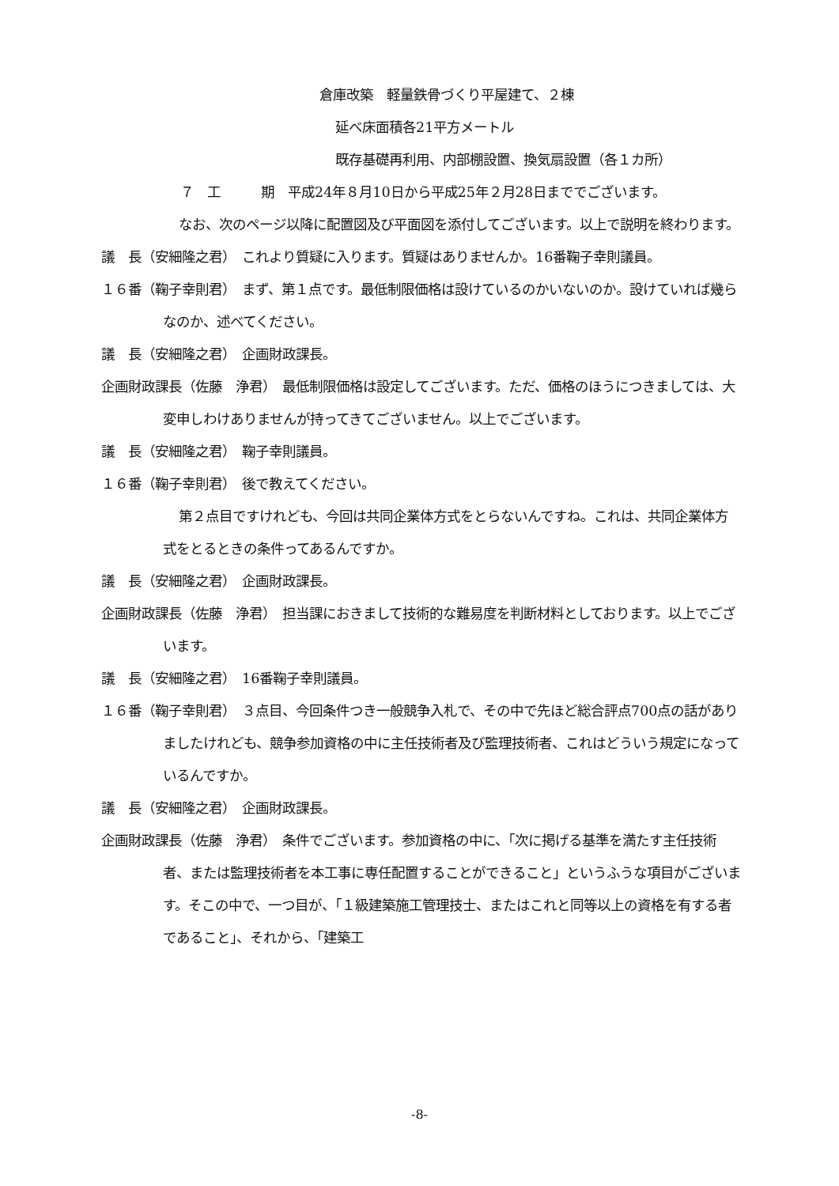倉庫改築　軽量鉄骨づくり平屋建て、２棟
延べ床面積各21平方メートル
既存基礎再利用、内部棚設置、換気扇設置（各１カ所）
７　工　　　期　平成24年８月10日から平成25年２月28日まででございます。
なお、次のページ以降に配置図及び平面図を添付してございます。以上で説明を終わります。
議　長（安細隆之君）　これより質疑に入ります。質疑はありませんか。16番鞠子幸則議員。
１６番（鞠子幸則君）　まず、第１点です。最低制限価格は設けているのかいないのか。設けていれば幾らなのか、述べてください。
議　長（安細隆之君）　企画財政課長。
企画財政課長（佐藤　浄君）　最低制限価格は設定してございます。ただ、価格のほうにつきましては、大変申しわけありませんが持ってきてございません。以上でございます。
議　長（安細隆之君）　鞠子幸則議員。
１６番（鞠子幸則君）　後で教えてください。
第２点目ですけれども、今回は共同企業体方式をとらないんですね。これは、共同企業体方式をとるときの条件ってあるんですか。
議　長（安細隆之君）　企画財政課長。
企画財政課長（佐藤　浄君）　担当課におきまして技術的な難易度を判断材料としております。以上でございます。
議　長（安細隆之君）　16番鞠子幸則議員。
１６番（鞠子幸則君）　３点目、今回条件つき一般競争入札で、その中で先ほど総合評点700点の話がありましたけれども、競争参加資格の中に主任技術者及び監理技術者、これはどういう規定になっているんですか。
議　長（安細隆之君）　企画財政課長。
企画財政課長（佐藤　浄君）　条件でございます。参加資格の中に、「次に掲げる基準を満たす主任技術者、または監理技術者を本工事に専任配置することができること」というふうな項目がございます。そこの中で、一つ目が、「１級建築施工管理技士、またはこれと同等以上の資格を有する者であること」、それから、「建築工
-8-